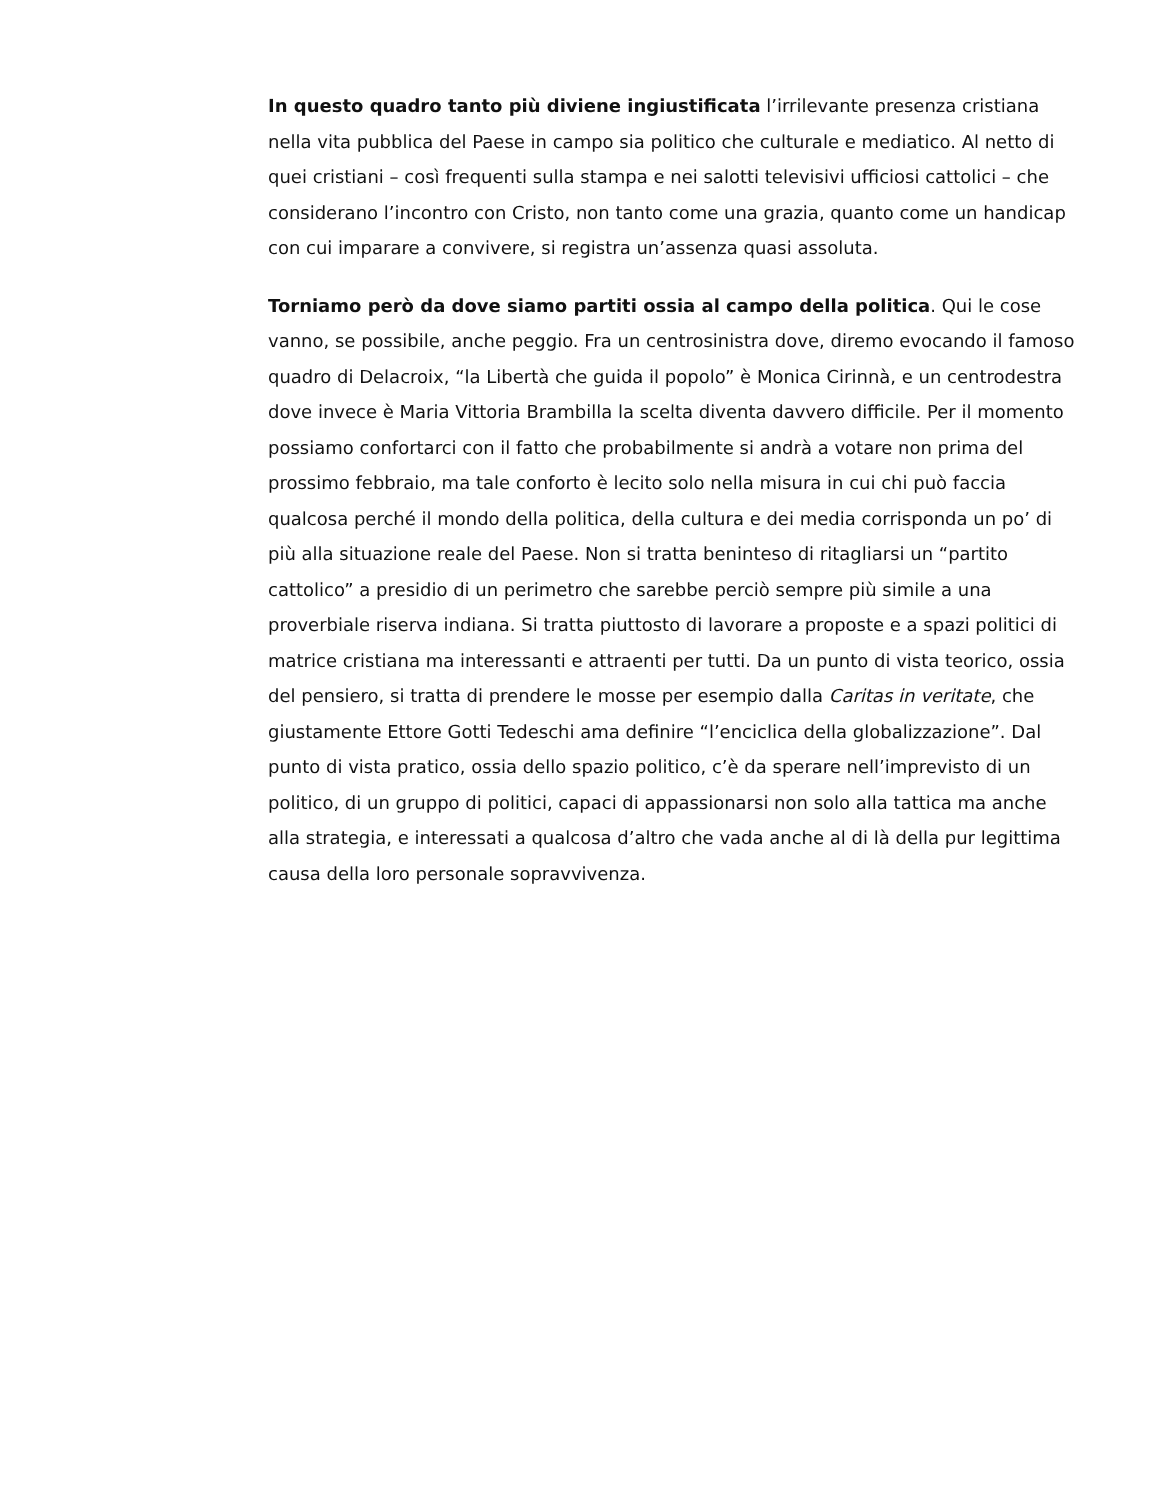In questo quadro tanto più diviene ingiustificata l’irrilevante presenza cristiana nella vita pubblica del Paese in campo sia politico che culturale e mediatico. Al netto di quei cristiani – così frequenti sulla stampa e nei salotti televisivi ufficiosi cattolici – che considerano l’incontro con Cristo, non tanto come una grazia, quanto come un handicap con cui imparare a convivere, si registra un’assenza quasi assoluta.
Torniamo però da dove siamo partiti ossia al campo della politica. Qui le cose vanno, se possibile, anche peggio. Fra un centrosinistra dove, diremo evocando il famoso quadro di Delacroix, “la Libertà che guida il popolo” è Monica Cirinnà, e un centrodestra dove invece è Maria Vittoria Brambilla la scelta diventa davvero difficile. Per il momento possiamo confortarci con il fatto che probabilmente si andrà a votare non prima del prossimo febbraio, ma tale conforto è lecito solo nella misura in cui chi può faccia qualcosa perché il mondo della politica, della cultura e dei media corrisponda un po’ di più alla situazione reale del Paese. Non si tratta beninteso di ritagliarsi un “partito cattolico” a presidio di un perimetro che sarebbe perciò sempre più simile a una proverbiale riserva indiana. Si tratta piuttosto di lavorare a proposte e a spazi politici di matrice cristiana ma interessanti e attraenti per tutti. Da un punto di vista teorico, ossia del pensiero, si tratta di prendere le mosse per esempio dalla Caritas in veritate, che giustamente Ettore Gotti Tedeschi ama definire “l’enciclica della globalizzazione”. Dal punto di vista pratico, ossia dello spazio politico, c’è da sperare nell’imprevisto di un politico, di un gruppo di politici, capaci di appassionarsi non solo alla tattica ma anche alla strategia, e interessati a qualcosa d’altro che vada anche al di là della pur legittima causa della loro personale sopravvivenza.